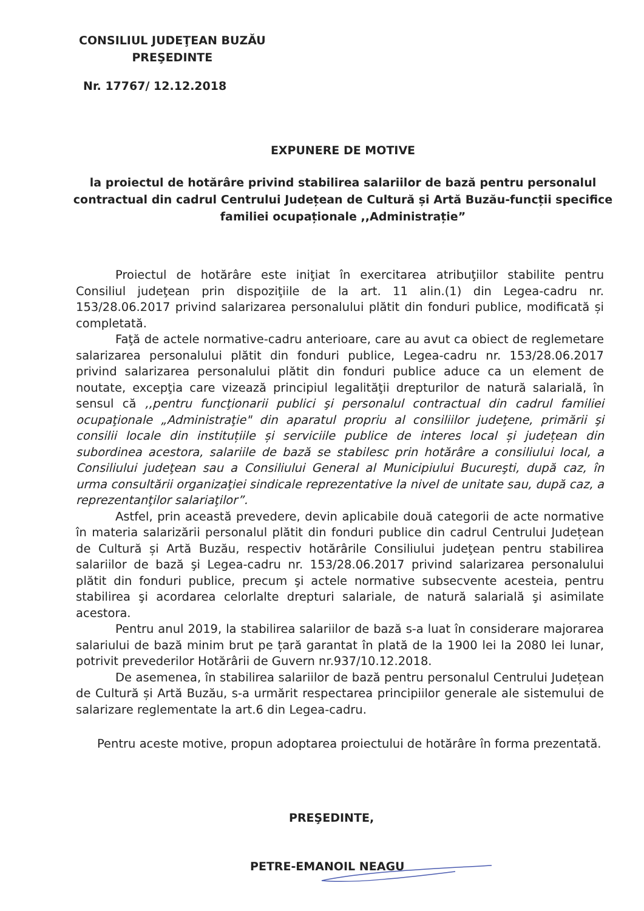CONSILIUL JUDEŢEAN BUZĂU
PREŞEDINTE
Nr. 17767/ 12.12.2018
EXPUNERE DE MOTIVE
la proiectul de hotărâre privind stabilirea salariilor de bază pentru personalul contractual din cadrul Centrului Județean de Cultură și Artă Buzău-funcții specifice familiei ocupaționale ,,Administrație”
Proiectul de hotărâre este iniţiat în exercitarea atribuţiilor stabilite pentru Consiliul judeţean prin dispoziţiile de la art. 11 alin.(1) din Legea-cadru nr. 153/28.06.2017 privind salarizarea personalului plătit din fonduri publice, modificată și completată.
Faţă de actele normative-cadru anterioare, care au avut ca obiect de reglemetare salarizarea personalului plătit din fonduri publice, Legea-cadru nr. 153/28.06.2017 privind salarizarea personalului plătit din fonduri publice aduce ca un element de noutate, excepţia care vizează principiul legalităţii drepturilor de natură salarială, în sensul că ,,pentru funcţionarii publici şi personalul contractual din cadrul familiei ocupaţionale „Administraţie" din aparatul propriu al consiliilor judeţene, primării şi consilii locale din instituțiile și serviciile publice de interes local și județean din subordinea acestora, salariile de bază se stabilesc prin hotărâre a consiliului local, a Consiliului judeţean sau a Consiliului General al Municipiului Bucureşti, după caz, în urma consultării organizaţiei sindicale reprezentative la nivel de unitate sau, după caz, a reprezentanţilor salariaţilor”.
Astfel, prin această prevedere, devin aplicabile două categorii de acte normative în materia salarizării personalul plătit din fonduri publice din cadrul Centrului Județean de Cultură și Artă Buzău, respectiv hotărârile Consiliului judeţean pentru stabilirea salariilor de bază şi Legea-cadru nr. 153/28.06.2017 privind salarizarea personalului plătit din fonduri publice, precum şi actele normative subsecvente acesteia, pentru stabilirea şi acordarea celorlalte drepturi salariale, de natură salarială şi asimilate acestora.
Pentru anul 2019, la stabilirea salariilor de bază s-a luat în considerare majorarea salariului de bază minim brut pe țară garantat în plată de la 1900 lei la 2080 lei lunar, potrivit prevederilor Hotărârii de Guvern nr.937/10.12.2018.
De asemenea, în stabilirea salariilor de bază pentru personalul Centrului Județean de Cultură și Artă Buzău, s-a urmărit respectarea principiilor generale ale sistemului de salarizare reglementate la art.6 din Legea-cadru.
Pentru aceste motive, propun adoptarea proiectului de hotărâre în forma prezentată.
PREŞEDINTE,
PETRE-EMANOIL NEAGU